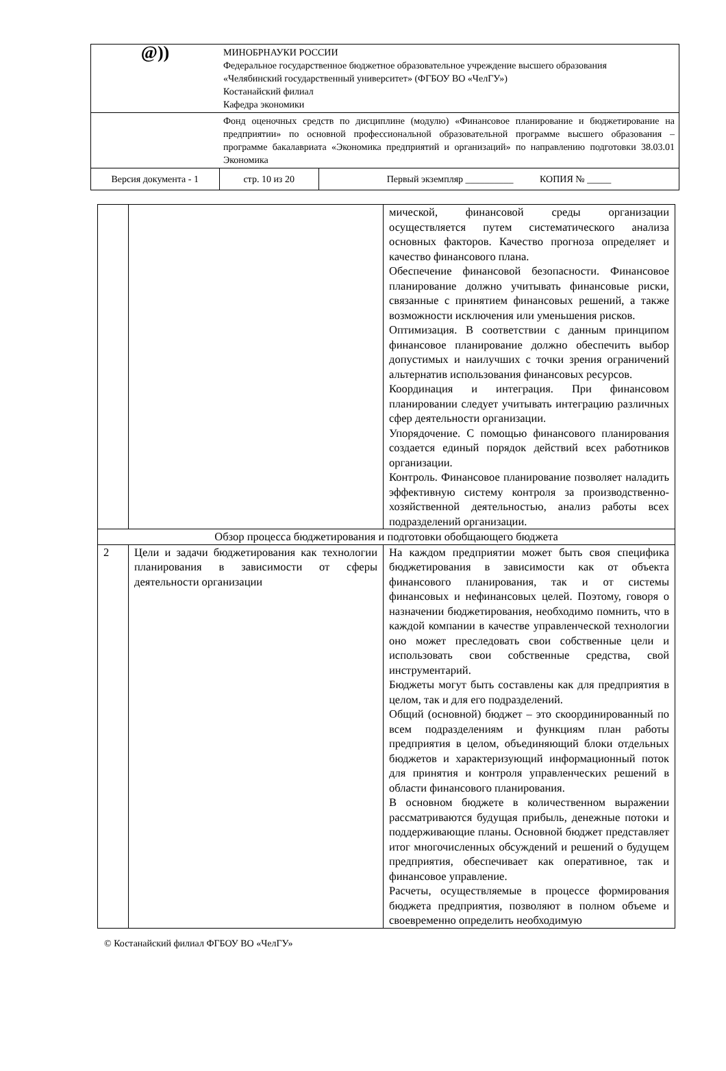| @)) | МИНОБРНАУКИ РОССИИ Федеральное государственное бюджетное образовательное учреждение высшего образования «Челябинский государственный университет» (ФГБОУ ВО «ЧелГУ») Костанайский филиал Кафедра экономики | | |
| | Фонд оценочных средств по дисциплине (модулю) «Финансовое планирование и бюджетирование на предприятии» по основной профессиональной образовательной программе высшего образования – программе бакалавриата «Экономика предприятий и организаций» по направлению подготовки 38.03.01 Экономика | | |
| Версия документа - 1 | | стр. 10 из 20 | Первый экземпляр __________ КОПИЯ № _____ |
| | | мической, финансовой среды организации осуществляется путем систематического анализа основных факторов. Качество прогноза определяет и качество финансового плана. Обеспечение финансовой безопасности. Финансовое планирование должно учитывать финансовые риски, связанные с принятием финансовых решений, а также возможности исключения или уменьшения рисков. Оптимизация. В соответствии с данным принципом финансовое планирование должно обеспечить выбор допустимых и наилучших с точки зрения ограничений альтернатив использования финансовых ресурсов. Координация и интеграция. При финансовом планировании следует учитывать интеграцию различных сфер деятельности организации. Упорядочение. С помощью финансового планирования создается единый порядок действий всех работников организации. Контроль. Финансовое планирование позволяет наладить эффективную систему контроля за производственно-хозяйственной деятельностью, анализ работы всех подразделений организации. |
| Обзор процесса бюджетирования и подготовки обобщающего бюджета | | |
| 2 | Цели и задачи бюджетирования как технологии планирования в зависимости от сферы деятельности организации | На каждом предприятии может быть своя специфика бюджетирования в зависимости как от объекта финансового планирования, так и от системы финансовых и нефинансовых целей. Поэтому, говоря о назначении бюджетирования, необходимо помнить, что в каждой компании в качестве управленческой технологии оно может преследовать свои собственные цели и использовать свои собственные средства, свой инструментарий. Бюджеты могут быть составлены как для предприятия в целом, так и для его подразделений. Общий (основной) бюджет – это скоординированный по всем подразделениям и функциям план работы предприятия в целом, объединяющий блоки отдельных бюджетов и характеризующий информационный поток для принятия и контроля управленческих решений в области финансового планирования. В основном бюджете в количественном выражении рассматриваются будущая прибыль, денежные потоки и поддерживающие планы. Основной бюджет представляет итог многочисленных обсуждений и решений о будущем предприятия, обеспечивает как оперативное, так и финансовое управление. Расчеты, осуществляемые в процессе формирования бюджета предприятия, позволяют в полном объеме и своевременно определить необходимую |
© Костанайский филиал ФГБОУ ВО «ЧелГУ»